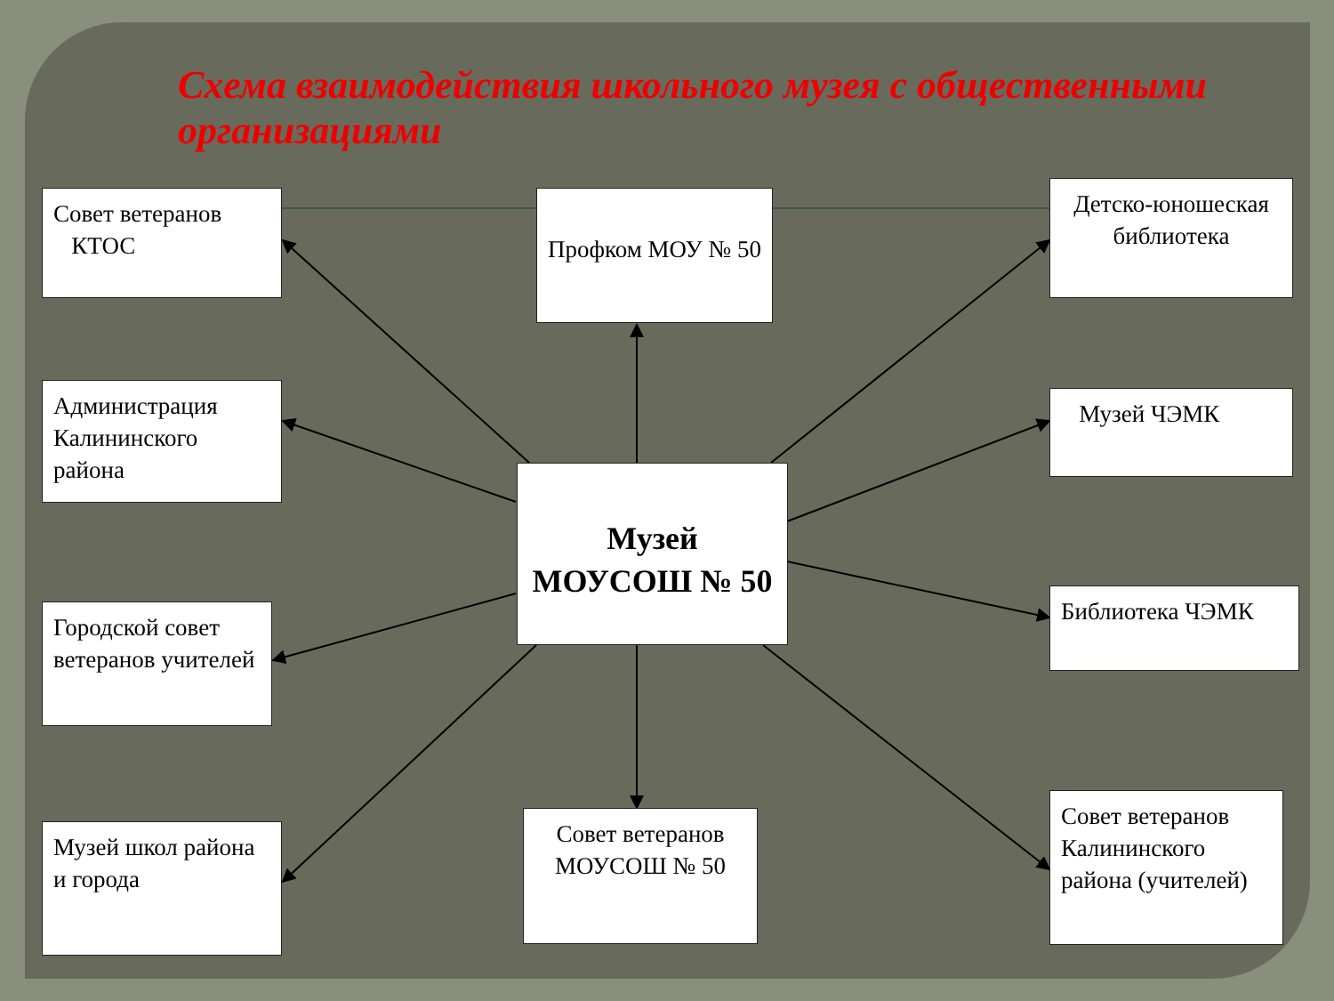Схема взаимодействия школьного музея с общественными организациями
Совет ветеранов
КТОС
Профком МОУ № 50
Детско-юношеская библиотека
Администрация Калининского района
Музей ЧЭМК
Музей
МОУСОШ № 50
Городской совет ветеранов учителей
Библиотека ЧЭМК
Музей школ района и города
Совет ветеранов
МОУСОШ № 50
Совет ветеранов Калининского района (учителей)